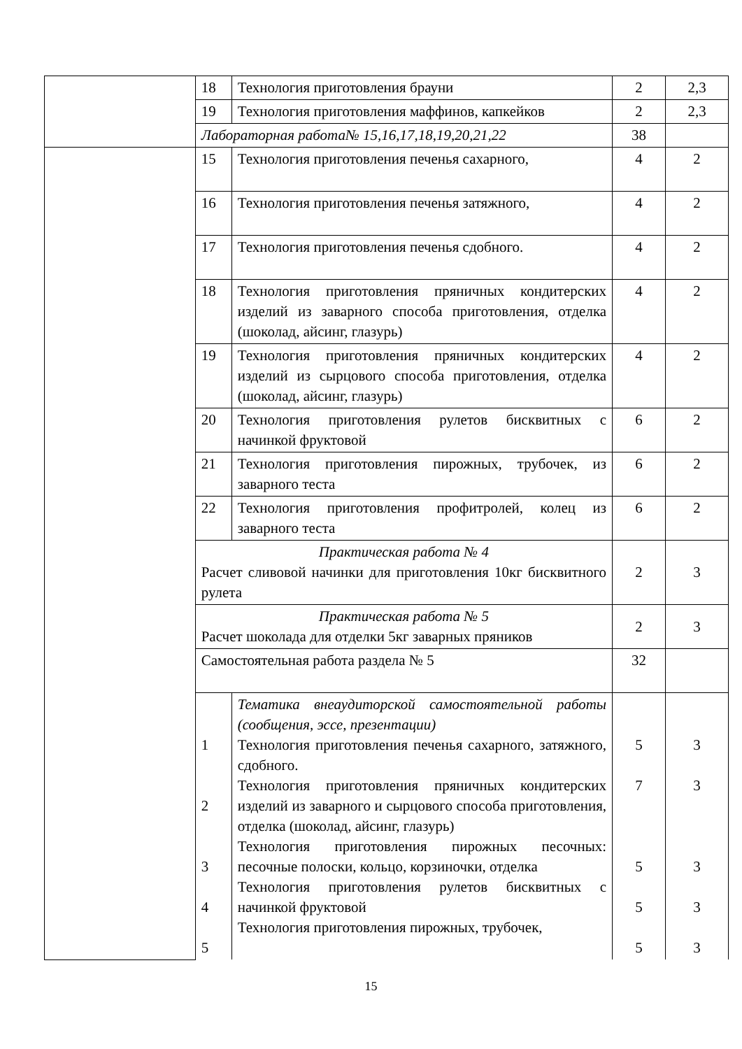| | 18 | Технология приготовления брауни | 2 | 2,3 |
| | 19 | Технология приготовления маффинов, капкейков | 2 | 2,3 |
| | Лабораторная работа№ 15,16,17,18,19,20,21,22 | | 38 | |
| | 15 | Технология приготовления печенья сахарного, | 4 | 2 |
| | 16 | Технология приготовления печенья затяжного, | 4 | 2 |
| | 17 | Технология приготовления печенья сдобного. | 4 | 2 |
| | 18 | Технология приготовления пряничных кондитерских изделий из заварного способа приготовления, отделка (шоколад, айсинг, глазурь) | 4 | 2 |
| | 19 | Технология приготовления пряничных кондитерских изделий из сырцового способа приготовления, отделка (шоколад, айсинг, глазурь) | 4 | 2 |
| | 20 | Технология приготовления рулетов бисквитных с начинкой фруктовой | 6 | 2 |
| | 21 | Технология приготовления пирожных, трубочек, из заварного теста | 6 | 2 |
| | 22 | Технология приготовления профитролей, колец из заварного теста | 6 | 2 |
| | Практическая работа № 4 Расчет сливовой начинки для приготовления 10кг бисквитного рулета | | 2 | 3 |
| | Практическая работа № 5 Расчет шоколада для отделки 5кг заварных пряников | | 2 | 3 |
| | Самостоятельная работа раздела № 5 | | 32 | |
| | 1 2 3 4 5 | Тематика внеаудиторской самостоятельной работы (сообщения, эссе, презентации) Технология приготовления печенья сахарного, затяжного, сдобного. Технология приготовления пряничных кондитерских изделий из заварного и сырцового способа приготовления, отделка (шоколад, айсинг, глазурь) Технология приготовления пирожных песочных: песочные полоски, кольцо, корзиночки, отделка Технология приготовления рулетов бисквитных с начинкой фруктовой Технология приготовления пирожных, трубочек, | 5 7 5 5 5 | 3 3 3 3 3 |
15